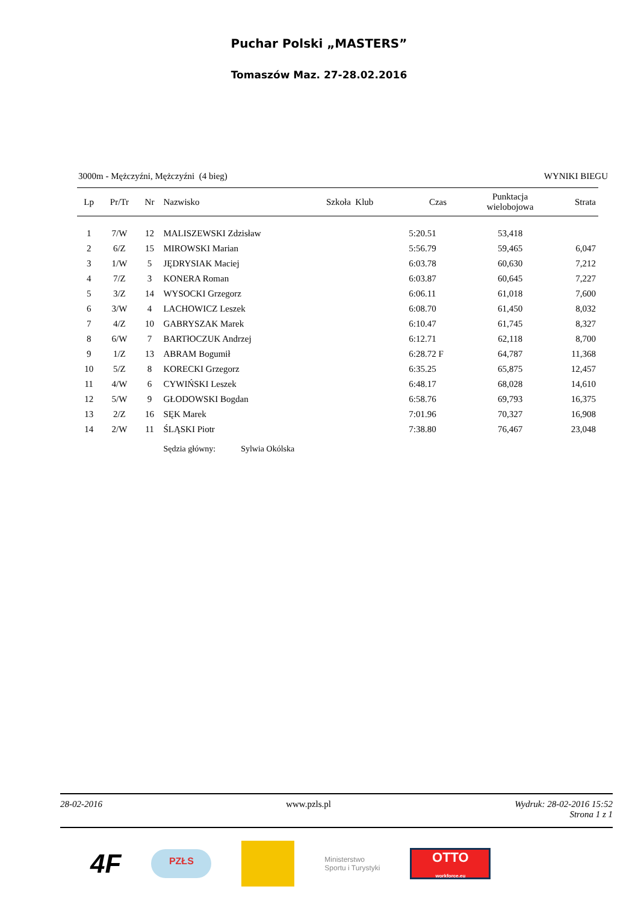Puchar Polski „MASTERS”
Tomaszów Maz. 27-28.02.2016
3000m - Mężczyźni, Mężczyźni (4 bieg) WYNIKI BIEGU
| Lp | Pr/Tr | Nr | Nazwisko | Szkoła Klub | Czas | Punktacja wielobojowa | Strata |
| --- | --- | --- | --- | --- | --- | --- | --- |
| 1 | 7/W | 12 | MALISZEWSKI Zdzisław | | 5:20.51 | 53,418 | |
| 2 | 6/Z | 15 | MIROWSKI Marian | | 5:56.79 | 59,465 | 6,047 |
| 3 | 1/W | 5 | JĘDRYSIAK Maciej | | 6:03.78 | 60,630 | 7,212 |
| 4 | 7/Z | 3 | KONERA Roman | | 6:03.87 | 60,645 | 7,227 |
| 5 | 3/Z | 14 | WYSOCKI Grzegorz | | 6:06.11 | 61,018 | 7,600 |
| 6 | 3/W | 4 | LACHOWICZ Leszek | | 6:08.70 | 61,450 | 8,032 |
| 7 | 4/Z | 10 | GABRYSZAK Marek | | 6:10.47 | 61,745 | 8,327 |
| 8 | 6/W | 7 | BARTłOCZUK Andrzej | | 6:12.71 | 62,118 | 8,700 |
| 9 | 1/Z | 13 | ABRAM Bogumił | | 6:28.72 F | 64,787 | 11,368 |
| 10 | 5/Z | 8 | KORECKI Grzegorz | | 6:35.25 | 65,875 | 12,457 |
| 11 | 4/W | 6 | CYWIŃSKI Leszek | | 6:48.17 | 68,028 | 14,610 |
| 12 | 5/W | 9 | GŁODOWSKI Bogdan | | 6:58.76 | 69,793 | 16,375 |
| 13 | 2/Z | 16 | SĘK Marek | | 7:01.96 | 70,327 | 16,908 |
| 14 | 2/W | 11 | ŚLĄSKI Piotr | | 7:38.80 | 76,467 | 23,048 |
| | | | Sędzia główny: Sylwia Okólska | | | | |
28-02-2016 www.pzls.pl Wydruk: 28-02-2016 15:52
Strona 1 z 1
4F
PZŁS
Ministerstwo
Sportu i Turystyki
OTTO
workforce.eu